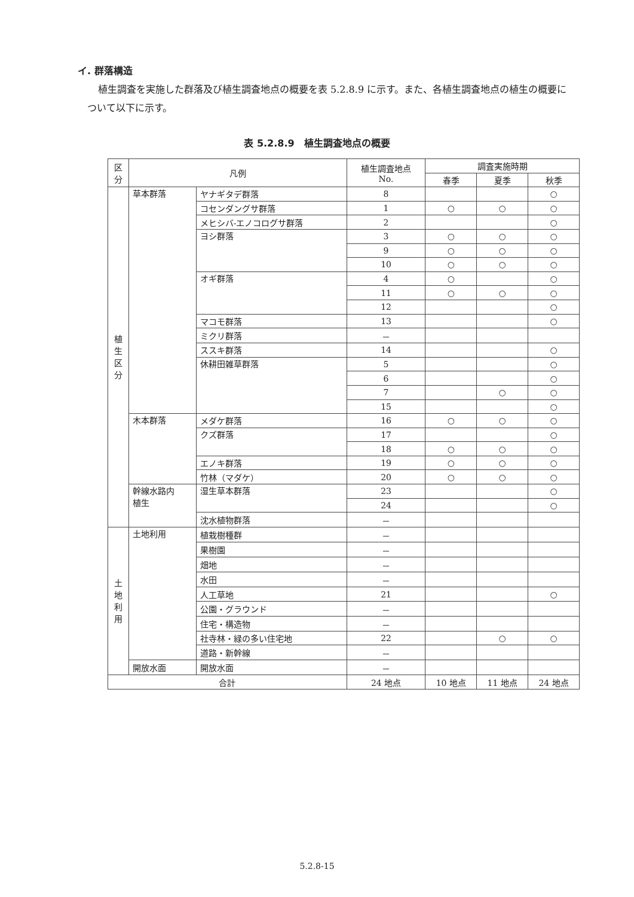イ. 群落構造
植生調査を実施した群落及び植生調査地点の概要を表 5.2.8.9 に示す。また、各植生調査地点の植生の概要について以下に示す。
表 5.2.8.9　植生調査地点の概要
| 区 分 | 凡例 | | 植生調査地点 No. | 調査実施時期 | | |
| --- | --- | --- | --- | --- | --- | --- |
| | | | | 春季 | 夏季 | 秋季 |
| 植 生 区 分 | 草本群落 | ヤナギタデ群落 | 8 | | | ○ |
| | | コセンダングサ群落 | 1 | ○ | ○ | ○ |
| | | メヒシバ-エノコログサ群落 | 2 | | | ○ |
| | | ヨシ群落 | 3 | ○ | ○ | ○ |
| | | | 9 | ○ | ○ | ○ |
| | | | 10 | ○ | ○ | ○ |
| | | オギ群落 | 4 | ○ | | ○ |
| | | | 11 | ○ | ○ | ○ |
| | | | 12 | | | ○ |
| | | マコモ群落 | 13 | | | ○ |
| | | ミクリ群落 | － | | | |
| | | ススキ群落 | 14 | | | ○ |
| | | 休耕田雑草群落 | 5 | | | ○ |
| | | | 6 | | | ○ |
| | | | 7 | | ○ | ○ |
| | | | 15 | | | ○ |
| | 木本群落 | メダケ群落 | 16 | ○ | ○ | ○ |
| | | クズ群落 | 17 | | | ○ |
| | | | 18 | ○ | ○ | ○ |
| | | エノキ群落 | 19 | ○ | ○ | ○ |
| | | 竹林（マダケ） | 20 | ○ | ○ | ○ |
| | 幹線水路内 植生 | 湿生草本群落 | 23 | | | ○ |
| | | | 24 | | | ○ |
| | | 沈水植物群落 | － | | | |
| 土 地 利 用 | 土地利用 | 植栽樹種群 | － | | | |
| | | 果樹園 | － | | | |
| | | 畑地 | － | | | |
| | | 水田 | － | | | |
| | | 人工草地 | 21 | | | ○ |
| | | 公園・グラウンド | － | | | |
| | | 住宅・構造物 | － | | | |
| | | 社寺林・緑の多い住宅地 | 22 | | ○ | ○ |
| | | 道路・新幹線 | － | | | |
| | 開放水面 | 開放水面 | － | | | |
| 合計 | | | 24 地点 | 10 地点 | 11 地点 | 24 地点 |
5.2.8-15